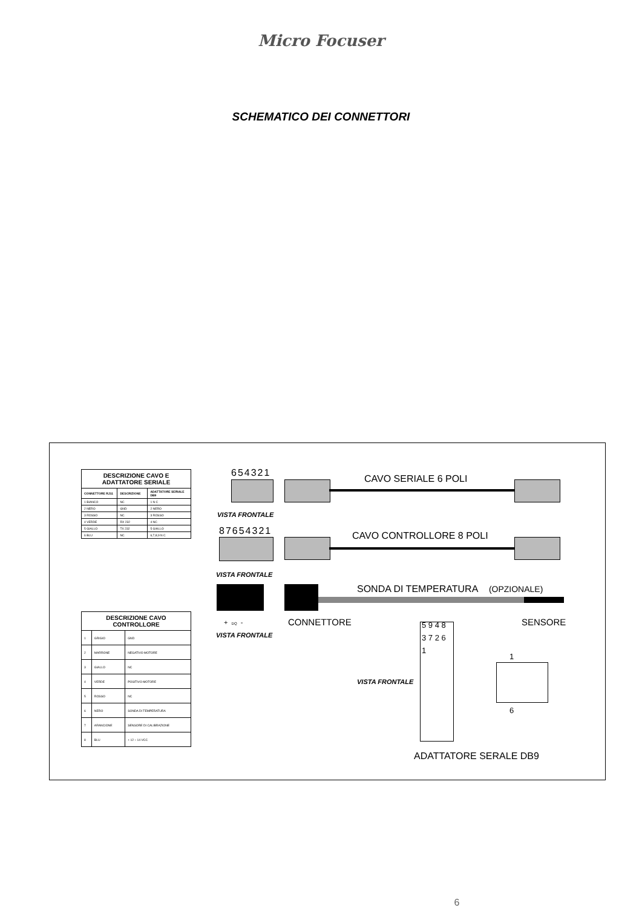Micro Focuser
SCHEMATICO DEI CONNETTORI
| DESCRIZIONE CAVO E ADATTATORE SERIALE | | |
| --- | --- | --- |
| CONNETTORE RJ11 | DESCRIZIONE | ADATTATORE SERIALE DB9 |
| 1 BIANCO | NC | 1 N C |
| 2 NERO | GND | 2 NERO |
| 3 ROSSO | NC | 3 ROSSO |
| 4 VERDE | RX 232 | 4 NC |
| 5 GIALLO | TX 232 | 5 GIALLO |
| 6 BLU | NC | 6,7,8,9 N C |
| DESCRIZIONE CAVO CONTROLLORE | | |
| --- | --- | --- |
| 1 | GRIGIO | GND |
| 2 | MARRONE | NEGATIVO MOTORE |
| 3 | GIALLO | NC |
| 4 | VERDE | POSITIVO MOTORE |
| 5 | ROSSO | NC |
| 6 | NERO | SONDA DI TEMPERATURA |
| 7 | ARANCIONE | SENSORE DI CALIBRAZIONE |
| 8 | BLU | + 12 ÷ 14 VCC |
654321
CAVO SERIALE 6 POLI
VISTA FRONTALE
87654321 CAVO CONTROLLORE 8 POLI
VISTA FRONTALE
SONDA DI TEMPERATURA (OPZIONALE)
+ DQ - CONNETTORE SENSORE
VISTA FRONTALE
5 9 4 8 3 7 2 6 1
VISTA FRONTALE
1
6
ADATTATORE SERALE DB9
6